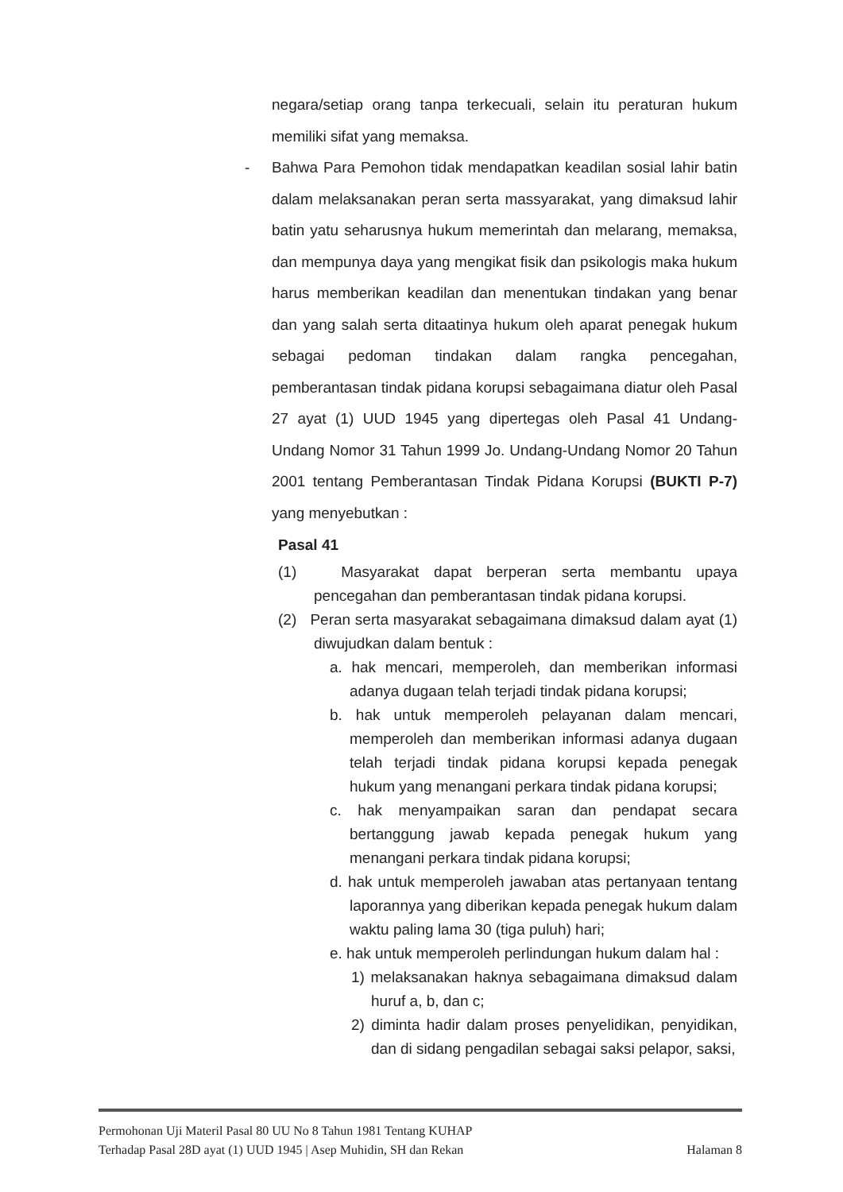negara/setiap orang tanpa terkecuali, selain itu peraturan hukum memiliki sifat yang memaksa.
- Bahwa Para Pemohon tidak mendapatkan keadilan sosial lahir batin dalam melaksanakan peran serta massyarakat, yang dimaksud lahir batin yatu seharusnya hukum memerintah dan melarang, memaksa, dan mempunya daya yang mengikat fisik dan psikologis maka hukum harus memberikan keadilan dan menentukan tindakan yang benar dan yang salah serta ditaatinya hukum oleh aparat penegak hukum sebagai pedoman tindakan dalam rangka pencegahan, pemberantasan tindak pidana korupsi sebagaimana diatur oleh Pasal 27 ayat (1) UUD 1945 yang dipertegas oleh Pasal 41 Undang-Undang Nomor 31 Tahun 1999 Jo. Undang-Undang Nomor 20 Tahun 2001 tentang Pemberantasan Tindak Pidana Korupsi (BUKTI P-7) yang menyebutkan :
Pasal 41
(1) Masyarakat dapat berperan serta membantu upaya pencegahan dan pemberantasan tindak pidana korupsi.
(2) Peran serta masyarakat sebagaimana dimaksud dalam ayat (1) diwujudkan dalam bentuk :
a. hak mencari, memperoleh, dan memberikan informasi adanya dugaan telah terjadi tindak pidana korupsi;
b. hak untuk memperoleh pelayanan dalam mencari, memperoleh dan memberikan informasi adanya dugaan telah terjadi tindak pidana korupsi kepada penegak hukum yang menangani perkara tindak pidana korupsi;
c. hak menyampaikan saran dan pendapat secara bertanggung jawab kepada penegak hukum yang menangani perkara tindak pidana korupsi;
d. hak untuk memperoleh jawaban atas pertanyaan tentang laporannya yang diberikan kepada penegak hukum dalam waktu paling lama 30 (tiga puluh) hari;
e. hak untuk memperoleh perlindungan hukum dalam hal :
1) melaksanakan haknya sebagaimana dimaksud dalam huruf a, b, dan c;
2) diminta hadir dalam proses penyelidikan, penyidikan, dan di sidang pengadilan sebagai saksi pelapor, saksi,
Permohonan Uji Materil Pasal 80 UU No 8 Tahun 1981 Tentang KUHAP
Halaman 8 Terhadap Pasal 28D ayat (1) UUD 1945 | Asep Muhidin, SH dan Rekan